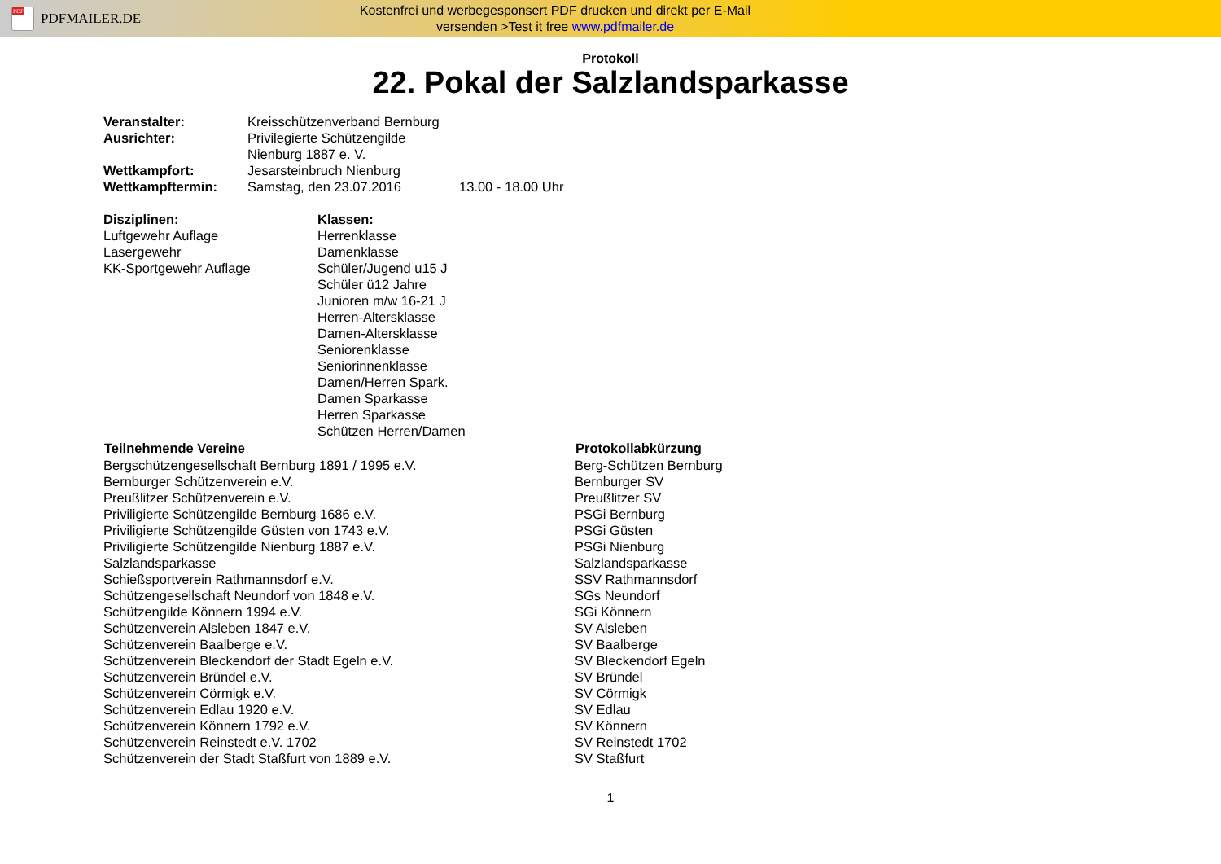PDF
PDFMAILER.DE
Kostenfrei und werbegesponsert PDF drucken und direkt per E-Mail
versenden >Test it free www.pdfmailer.de
Protokoll
22. Pokal der Salzlandsparkasse
| Veranstalter: | Kreisschützenverband Bernburg | |
| Ausrichter: | Privilegierte Schützengilde Nienburg 1887 e. V. | |
| Wettkampfort: | Jesarsteinbruch Nienburg | |
| Wettkampftermin: | Samstag, den 23.07.2016 | 13.00 - 18.00 Uhr |
| Disziplinen: Luftgewehr Auflage Lasergewehr KK-Sportgewehr Auflage | Klassen: Herrenklasse Damenklasse Schüler/Jugend u15 J Schüler ü12 Jahre Junioren m/w 16-21 J Herren-Altersklasse Damen-Altersklasse Seniorenklasse Seniorinnenklasse Damen/Herren Spark. Damen Sparkasse Herren Sparkasse Schützen Herren/Damen |
| Teilnehmende Vereine | Protokollabkürzung |
| --- | --- |
| Bergschützengesellschaft Bernburg 1891 / 1995 e.V. | Berg-Schützen Bernburg |
| Bernburger Schützenverein e.V. | Bernburger SV |
| Preußlitzer Schützenverein e.V. | Preußlitzer SV |
| Priviligierte Schützengilde Bernburg 1686 e.V. | PSGi Bernburg |
| Priviligierte Schützengilde Güsten von 1743 e.V. | PSGi Güsten |
| Priviligierte Schützengilde Nienburg 1887 e.V. | PSGi Nienburg |
| Salzlandsparkasse | Salzlandsparkasse |
| Schießsportverein Rathmannsdorf e.V. | SSV Rathmannsdorf |
| Schützengesellschaft Neundorf von 1848 e.V. | SGs Neundorf |
| Schützengilde Könnern 1994 e.V. | SGi Könnern |
| Schützenverein Alsleben 1847 e.V. | SV Alsleben |
| Schützenverein Baalberge e.V. | SV Baalberge |
| Schützenverein Bleckendorf der Stadt Egeln e.V. | SV Bleckendorf Egeln |
| Schützenverein Bründel e.V. | SV Bründel |
| Schützenverein Cörmigk e.V. | SV Cörmigk |
| Schützenverein Edlau 1920 e.V. | SV Edlau |
| Schützenverein Könnern 1792 e.V. | SV Könnern |
| Schützenverein Reinstedt e.V. 1702 | SV Reinstedt 1702 |
| Schützenverein der Stadt Staßfurt von 1889 e.V. | SV Staßfurt |
1